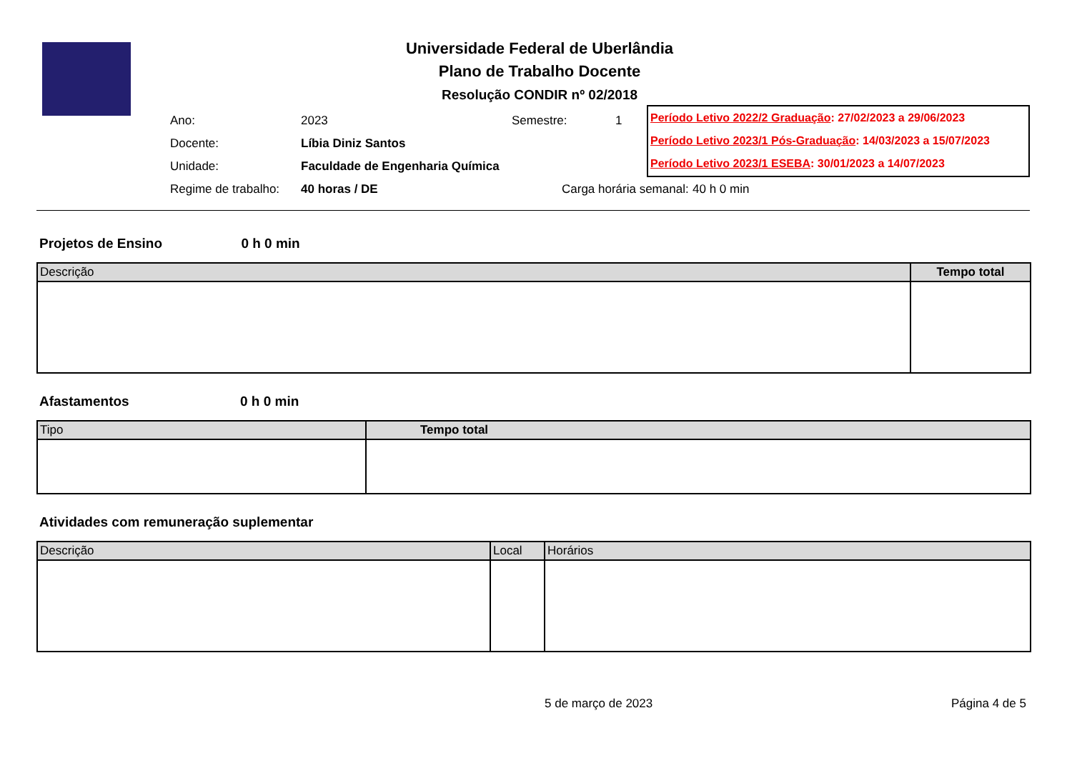Universidade Federal de Uberlândia
Plano de Trabalho Docente
Resolução CONDIR nº 02/2018
Ano: 2023 Semestre: 1
Docente: Líbia Diniz Santos
Unidade: Faculdade de Engenharia Química
Regime de trabalho: 40 horas / DE Carga horária semanal: 40 h 0 min
Período Letivo 2022/2 Graduação: 27/02/2023 a 29/06/2023
Período Letivo 2023/1 Pós-Graduação: 14/03/2023 a 15/07/2023
Período Letivo 2023/1 ESEBA: 30/01/2023 a 14/07/2023
Projetos de Ensino 0 h 0 min
| Descrição | Tempo total |
| --- | --- |
Afastamentos 0 h 0 min
| Tipo | Tempo total |
| --- | --- |
Atividades com remuneração suplementar
| Descrição | Local | Horários |
| --- | --- | --- |
5 de março de 2023 Página 4 de 5